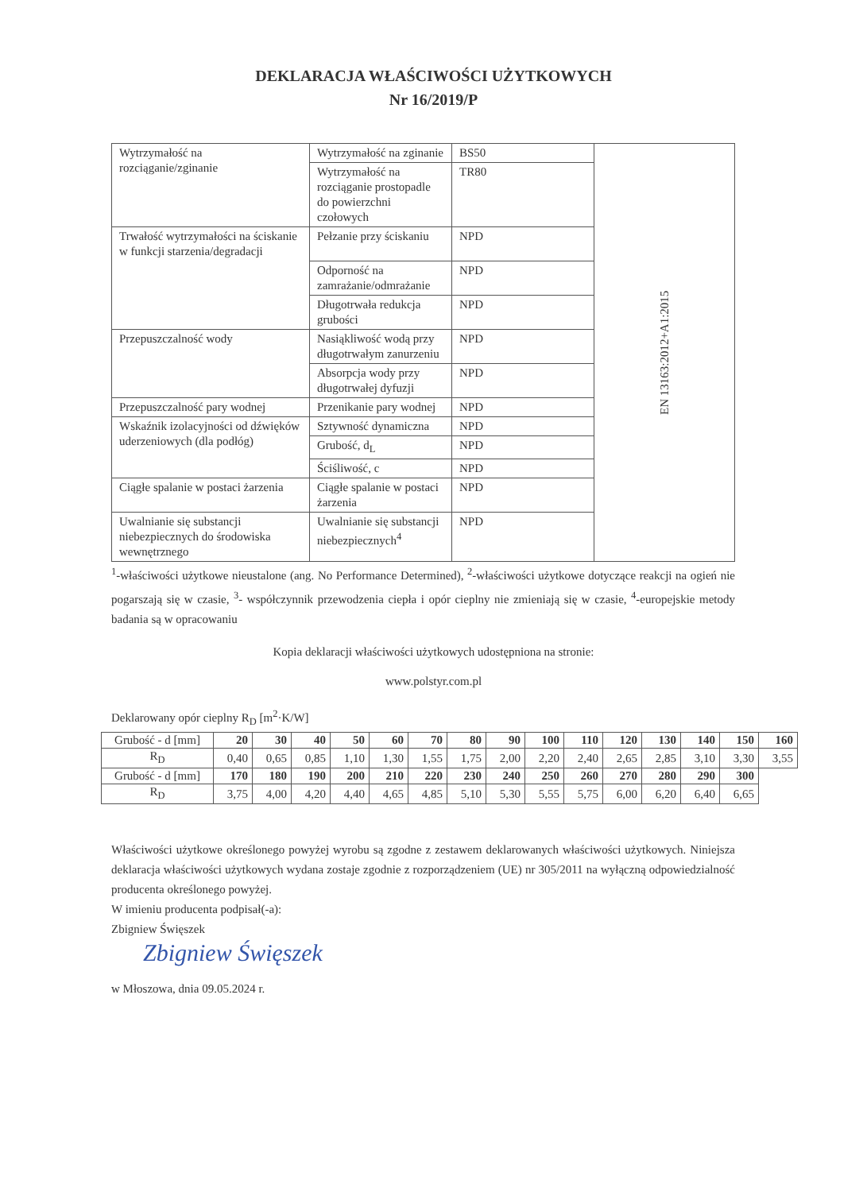DEKLARACJA WŁAŚCIWOŚCI UŻYTKOWYCH
Nr 16/2019/P
| Wytrzymałość na rozciąganie/zginanie | Wytrzymałość na zginanie | BS50 | EN 13163:2012+A1:2015 |
| | Wytrzymałość na rozciąganie prostopadle do powierzchni czołowych | TR80 | |
| Trwałość wytrzymałości na ściskanie w funkcji starzenia/degradacji | Pełzanie przy ściskaniu | NPD | |
| | Odporność na zamrażanie/odmrażanie | NPD | |
| | Długotrwała redukcja grubości | NPD | |
| Przepuszczalność wody | Nasiąkliwość wodą przy długotrwałym zanurzeniu | NPD | |
| | Absorpcja wody przy długotrwałej dyfuzji | NPD | |
| Przepuszczalność pary wodnej | Przenikanie pary wodnej | NPD | |
| Wskaźnik izolacyjności od dźwięków uderzeniowych (dla podłóg) | Sztywność dynamiczna | NPD | |
| | Grubość, d<sub>L</sub> | NPD | |
| | Ściśliwość, c | NPD | |
| Ciągłe spalanie w postaci żarzenia | Ciągłe spalanie w postaci żarzenia | NPD | |
| Uwalnianie się substancji niebezpiecznych do środowiska wewnętrznego | Uwalnianie się substancji niebezpiecznych<sup>4</sup> | NPD | |
<sup>1</sup>-właściwości użytkowe nieustalone (ang. No Performance Determined), <sup>2</sup>-właściwości użytkowe dotyczące reakcji na ogień nie pogarszają się w czasie, <sup>3</sup>- współczynnik przewodzenia ciepła i opór cieplny nie zmieniają się w czasie, <sup>4</sup>-europejskie metody badania są w opracowaniu
Kopia deklaracji właściwości użytkowych udostępniona na stronie:
www.polstyr.com.pl
Deklarowany opór cieplny R<sub>D</sub> [m<sup>2</sup>·K/W]
| Grubość - d [mm] | 20 | 30 | 40 | 50 | 60 | 70 | 80 | 90 | 100 | 110 | 120 | 130 | 140 | 150 | 160 |
| R<sub>D</sub> | 0,40 | 0,65 | 0,85 | 1,10 | 1,30 | 1,55 | 1,75 | 2,00 | 2,20 | 2,40 | 2,65 | 2,85 | 3,10 | 3,30 | 3,55 |
| Grubość - d [mm] | 170 | 180 | 190 | 200 | 210 | 220 | 230 | 240 | 250 | 260 | 270 | 280 | 290 | 300 | |
| R<sub>D</sub> | 3,75 | 4,00 | 4,20 | 4,40 | 4,65 | 4,85 | 5,10 | 5,30 | 5,55 | 5,75 | 6,00 | 6,20 | 6,40 | 6,65 | |
Właściwości użytkowe określonego powyżej wyrobu są zgodne z zestawem deklarowanych właściwości użytkowych. Niniejsza deklaracja właściwości użytkowych wydana zostaje zgodnie z rozporządzeniem (UE) nr 305/2011 na wyłączną odpowiedzialność producenta określonego powyżej.
W imieniu producenta podpisał(-a):
Zbigniew Święszek
Zbigniew Święszek
w Młoszowa, dnia 09.05.2024 r.